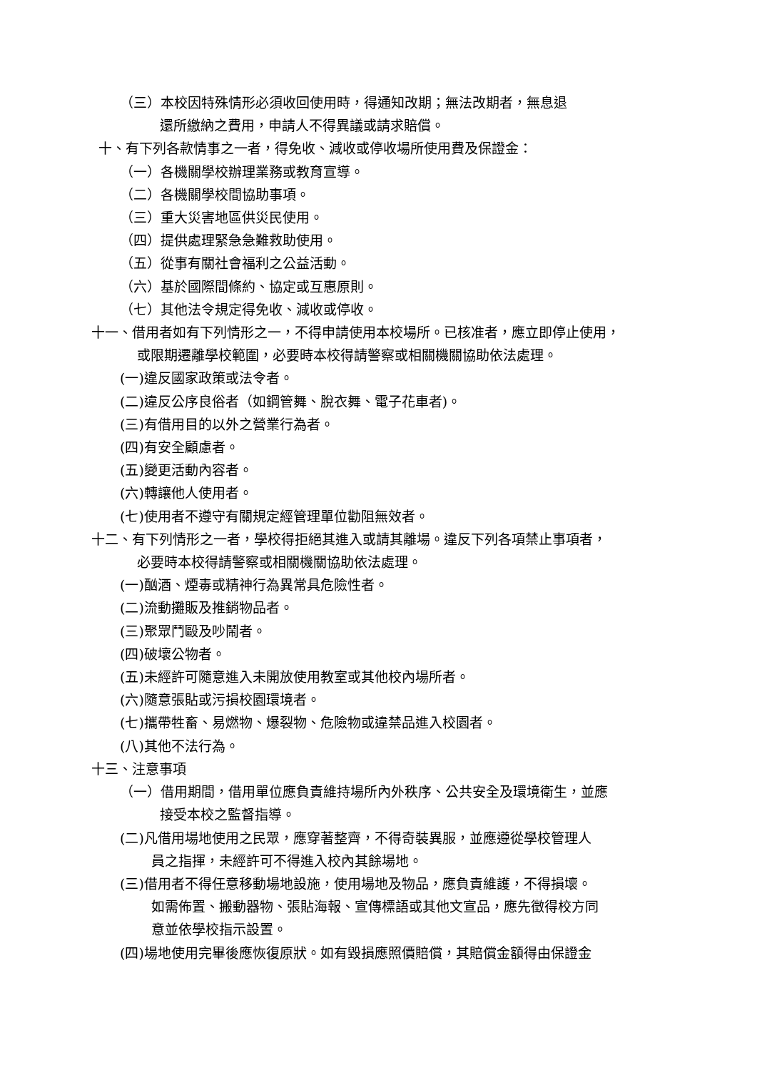（三）本校因特殊情形必須收回使用時，得通知改期；無法改期者，無息退
還所繳納之費用，申請人不得異議或請求賠償。
十、有下列各款情事之一者，得免收、減收或停收場所使用費及保證金：
（一）各機關學校辦理業務或教育宣導。
（二）各機關學校間協助事項。
（三）重大災害地區供災民使用。
（四）提供處理緊急急難救助使用。
（五）從事有關社會福利之公益活動。
（六）基於國際間條約、協定或互惠原則。
（七）其他法令規定得免收、減收或停收。
十一、借用者如有下列情形之一，不得申請使用本校場所。已核准者，應立即停止使用，
或限期遷離學校範圍，必要時本校得請警察或相關機關協助依法處理。
(一)違反國家政策或法令者。
(二)違反公序良俗者（如鋼管舞、脫衣舞、電子花車者)。
(三)有借用目的以外之營業行為者。
(四)有安全顧慮者。
(五)變更活動內容者。
(六)轉讓他人使用者。
(七)使用者不遵守有關規定經管理單位勸阻無效者。
十二、有下列情形之一者，學校得拒絕其進入或請其離場。違反下列各項禁止事項者，
必要時本校得請警察或相關機關協助依法處理。
(一)酗酒、煙毒或精神行為異常具危險性者。
(二)流動攤販及推銷物品者。
(三)聚眾鬥毆及吵鬧者。
(四)破壞公物者。
(五)未經許可隨意進入未開放使用教室或其他校內場所者。
(六)隨意張貼或污損校園環境者。
(七)攜帶牲畜、易燃物、爆裂物、危險物或違禁品進入校園者。
(八)其他不法行為。
十三、注意事項
（一）借用期間，借用單位應負責維持場所內外秩序、公共安全及環境衛生，並應
接受本校之監督指導。
(二)凡借用場地使用之民眾，應穿著整齊，不得奇裝異服，並應遵從學校管理人
員之指揮，未經許可不得進入校內其餘場地。
(三)借用者不得任意移動場地設施，使用場地及物品，應負責維護，不得損壞。
如需佈置、搬動器物、張貼海報、宣傳標語或其他文宣品，應先徵得校方同
意並依學校指示設置。
(四)場地使用完畢後應恢復原狀。如有毀損應照價賠償，其賠償金額得由保證金